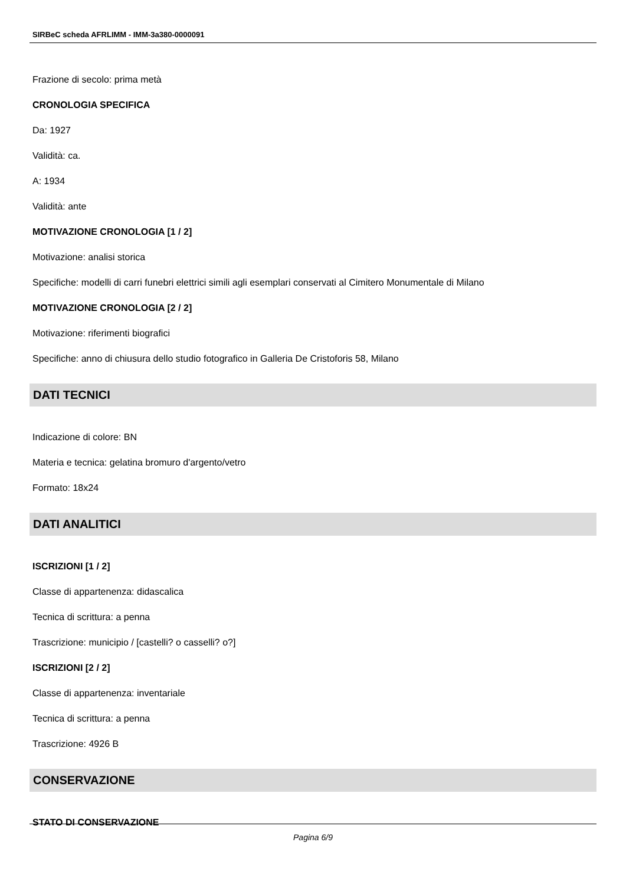SIRBeC scheda AFRLIMM - IMM-3a380-0000091
Frazione di secolo: prima metà
CRONOLOGIA SPECIFICA
Da: 1927
Validità: ca.
A: 1934
Validità: ante
MOTIVAZIONE CRONOLOGIA [1 / 2]
Motivazione: analisi storica
Specifiche: modelli di carri funebri elettrici simili agli esemplari conservati al Cimitero Monumentale di Milano
MOTIVAZIONE CRONOLOGIA [2 / 2]
Motivazione: riferimenti biografici
Specifiche: anno di chiusura dello studio fotografico in Galleria De Cristoforis 58, Milano
DATI TECNICI
Indicazione di colore: BN
Materia e tecnica: gelatina bromuro d'argento/vetro
Formato: 18x24
DATI ANALITICI
ISCRIZIONI [1 / 2]
Classe di appartenenza: didascalica
Tecnica di scrittura: a penna
Trascrizione: municipio / [castelli? o casselli? o?]
ISCRIZIONI [2 / 2]
Classe di appartenenza: inventariale
Tecnica di scrittura: a penna
Trascrizione: 4926 B
CONSERVAZIONE
STATO DI CONSERVAZIONE
Pagina 6/9